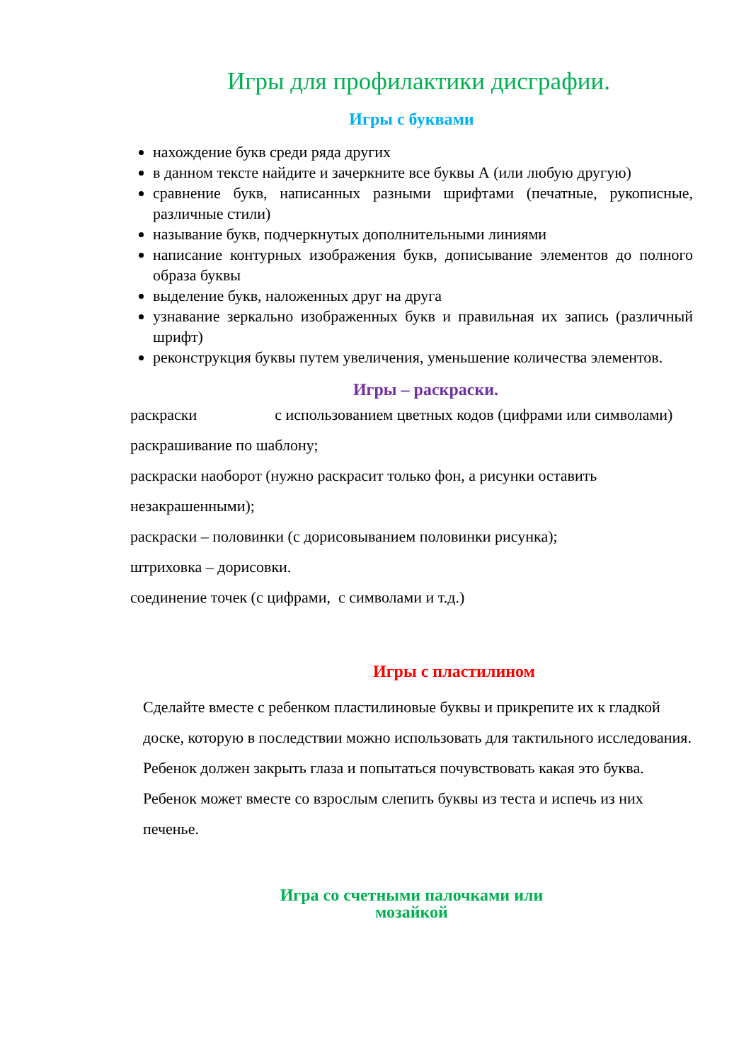Игры для профилактики дисграфии.
Игры с буквами
нахождение букв среди ряда других
в данном тексте найдите и зачеркните все буквы А (или любую другую)
сравнение букв, написанных разными шрифтами (печатные, рукописные, различные стили)
называние букв, подчеркнутых дополнительными линиями
написание контурных изображения букв, дописывание элементов до полного образа буквы
выделение букв, наложенных друг на друга
узнавание зеркально изображенных букв и правильная их запись (различный шрифт)
реконструкция буквы путем увеличения, уменьшение количества элементов.
Игры – раскраски.
раскраски с использованием цветных кодов (цифрами или символами)
раскрашивание по шаблону;
раскраски наоборот (нужно раскрасит только фон, а рисунки оставить незакрашенными);
раскраски – половинки (с дорисовыванием половинки рисунка);
штриховка – дорисовки.
соединение точек (с цифрами, с символами и т.д.)
Игры с пластилином
Сделайте вместе с ребенком пластилиновые буквы и прикрепите их к гладкой доске, которую в последствии можно использовать для тактильного исследования. Ребенок должен закрыть глаза и попытаться почувствовать какая это буква. Ребенок может вместе со взрослым слепить буквы из теста и испечь из них печенье.
Игра со счетными палочками или
мозайкой